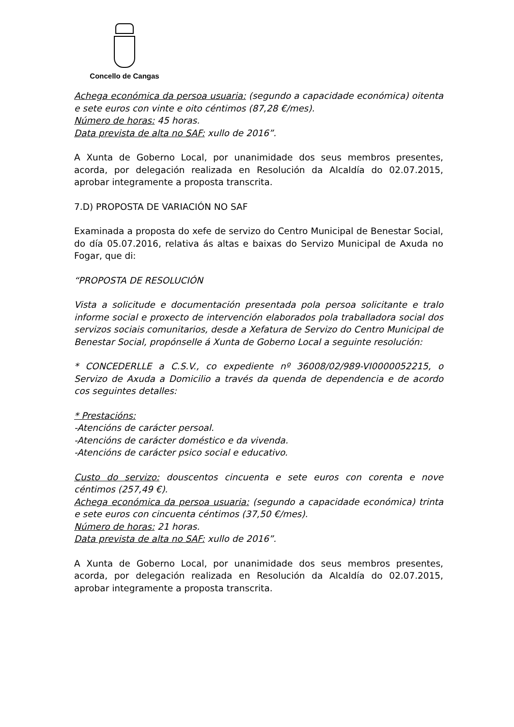Concello de Cangas
Achega económica da persoa usuaria: (segundo a capacidade económica) oitenta e sete euros con vinte e oito céntimos (87,28 €/mes).
Número de horas: 45 horas.
Data prevista de alta no SAF: xullo de 2016”.
A Xunta de Goberno Local, por unanimidade dos seus membros presentes, acorda, por delegación realizada en Resolución da Alcaldía do 02.07.2015, aprobar integramente a proposta transcrita.
7.D) PROPOSTA DE VARIACIÓN NO SAF
Examinada a proposta do xefe de servizo do Centro Municipal de Benestar Social, do día 05.07.2016, relativa ás altas e baixas do Servizo Municipal de Axuda no Fogar, que di:
“PROPOSTA DE RESOLUCIÓN
Vista a solicitude e documentación presentada pola persoa solicitante e tralo informe social e proxecto de intervención elaborados pola traballadora social dos servizos sociais comunitarios, desde a Xefatura de Servizo do Centro Municipal de Benestar Social, propónselle á Xunta de Goberno Local a seguinte resolución:
* CONCEDERLLE a C.S.V., co expediente nº 36008/02/989-VI0000052215, o Servizo de Axuda a Domicilio a través da quenda de dependencia e de acordo cos seguintes detalles:
* Prestacións:
-Atencións de carácter persoal.
-Atencións de carácter doméstico e da vivenda.
-Atencións de carácter psico social e educativo.
Custo do servizo: douscentos cincuenta e sete euros con corenta e nove céntimos (257,49 €).
Achega económica da persoa usuaria: (segundo a capacidade económica) trinta e sete euros con cincuenta céntimos (37,50 €/mes).
Número de horas: 21 horas.
Data prevista de alta no SAF: xullo de 2016”.
A Xunta de Goberno Local, por unanimidade dos seus membros presentes, acorda, por delegación realizada en Resolución da Alcaldía do 02.07.2015, aprobar integramente a proposta transcrita.